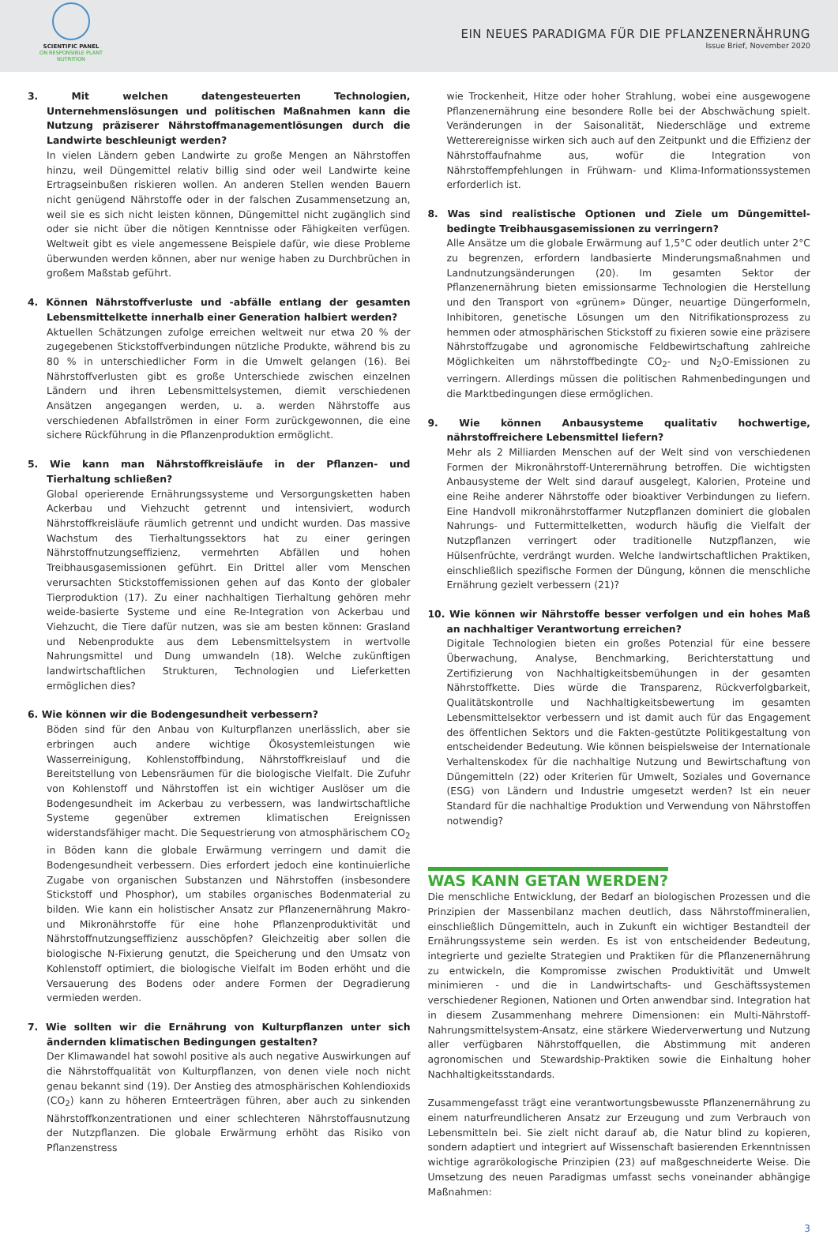SCIENTIFIC PANEL
ON RESPONSIBLE PLANT NUTRITION
EIN NEUES PARADIGMA FÜR DIE PFLANZENERNÄHRUNG
Issue Brief, November 2020
3. Mit welchen datengesteuerten Technologien, Unternehmenslösungen und politischen Maßnahmen kann die Nutzung präziserer Nährstoffmanagementlösungen durch die Landwirte beschleunigt werden?
In vielen Ländern geben Landwirte zu große Mengen an Nährstoffen hinzu, weil Düngemittel relativ billig sind oder weil Landwirte keine Ertragseinbußen riskieren wollen. An anderen Stellen wenden Bauern nicht genügend Nährstoffe oder in der falschen Zusammensetzung an, weil sie es sich nicht leisten können, Düngemittel nicht zugänglich sind oder sie nicht über die nötigen Kenntnisse oder Fähigkeiten verfügen. Weltweit gibt es viele angemessene Beispiele dafür, wie diese Probleme überwunden werden können, aber nur wenige haben zu Durchbrüchen in großem Maßstab geführt.
4. Können Nährstoffverluste und -abfälle entlang der gesamten Lebensmittelkette innerhalb einer Generation halbiert werden?
Aktuellen Schätzungen zufolge erreichen weltweit nur etwa 20 % der zugegebenen Stickstoffverbindungen nützliche Produkte, während bis zu 80 % in unterschiedlicher Form in die Umwelt gelangen (16). Bei Nährstoffverlusten gibt es große Unterschiede zwischen einzelnen Ländern und ihren Lebensmittelsystemen, diemit verschiedenen Ansätzen angegangen werden, u. a. werden Nährstoffe aus verschiedenen Abfallströmen in einer Form zurückgewonnen, die eine sichere Rückführung in die Pflanzenproduktion ermöglicht.
5. Wie kann man Nährstoffkreisläufe in der Pflanzen- und Tierhaltung schließen?
Global operierende Ernährungssysteme und Versorgungsketten haben Ackerbau und Viehzucht getrennt und intensiviert, wodurch Nährstoffkreisläufe räumlich getrennt und undicht wurden. Das massive Wachstum des Tierhaltungssektors hat zu einer geringen Nährstoffnutzungseffizienz, vermehrten Abfällen und hohen Treibhausgasemissionen geführt. Ein Drittel aller vom Menschen verursachten Stickstoffemissionen gehen auf das Konto der globaler Tierproduktion (17). Zu einer nachhaltigen Tierhaltung gehören mehr weide-basierte Systeme und eine Re-Integration von Ackerbau und Viehzucht, die Tiere dafür nutzen, was sie am besten können: Grasland und Nebenprodukte aus dem Lebensmittelsystem in wertvolle Nahrungsmittel und Dung umwandeln (18). Welche zukünftigen landwirtschaftlichen Strukturen, Technologien und Lieferketten ermöglichen dies?
6. Wie können wir die Bodengesundheit verbessern?
Böden sind für den Anbau von Kulturpflanzen unerlässlich, aber sie erbringen auch andere wichtige Ökosystemleistungen wie Wasserreinigung, Kohlenstoffbindung, Nährstoffkreislauf und die Bereitstellung von Lebensräumen für die biologische Vielfalt. Die Zufuhr von Kohlenstoff und Nährstoffen ist ein wichtiger Auslöser um die Bodengesundheit im Ackerbau zu verbessern, was landwirtschaftliche Systeme gegenüber extremen klimatischen Ereignissen widerstandsfähiger macht. Die Sequestrierung von atmosphärischem CO<sub>2</sub> in Böden kann die globale Erwärmung verringern und damit die Bodengesundheit verbessern. Dies erfordert jedoch eine kontinuierliche Zugabe von organischen Substanzen und Nährstoffen (insbesondere Stickstoff und Phosphor), um stabiles organisches Bodenmaterial zu bilden. Wie kann ein holistischer Ansatz zur Pflanzenernährung Makro- und Mikronährstoffe für eine hohe Pflanzenproduktivität und Nährstoffnutzungseffizienz ausschöpfen? Gleichzeitig aber sollen die biologische N-Fixierung genutzt, die Speicherung und den Umsatz von Kohlenstoff optimiert, die biologische Vielfalt im Boden erhöht und die Versauerung des Bodens oder andere Formen der Degradierung vermieden werden.
7. Wie sollten wir die Ernährung von Kulturpflanzen unter sich ändernden klimatischen Bedingungen gestalten?
Der Klimawandel hat sowohl positive als auch negative Auswirkungen auf die Nährstoffqualität von Kulturpflanzen, von denen viele noch nicht genau bekannt sind (19). Der Anstieg des atmosphärischen Kohlendioxids (CO<sub>2</sub>) kann zu höheren Ernteerträgen führen, aber auch zu sinkenden Nährstoffkonzentrationen und einer schlechteren Nährstoffausnutzung der Nutzpflanzen. Die globale Erwärmung erhöht das Risiko von Pflanzenstress
wie Trockenheit, Hitze oder hoher Strahlung, wobei eine ausgewogene Pflanzenernährung eine besondere Rolle bei der Abschwächung spielt. Veränderungen in der Saisonalität, Niederschläge und extreme Wetterereignisse wirken sich auch auf den Zeitpunkt und die Effizienz der Nährstoffaufnahme aus, wofür die Integration von Nährstoffempfehlungen in Frühwarn- und Klima-Informationssystemen erforderlich ist.
8. Was sind realistische Optionen und Ziele um Düngemittel-bedingte Treibhausgasemissionen zu verringern?
Alle Ansätze um die globale Erwärmung auf 1,5°C oder deutlich unter 2°C zu begrenzen, erfordern landbasierte Minderungsmaßnahmen und Landnutzungsänderungen (20). Im gesamten Sektor der Pflanzenernährung bieten emissionsarme Technologien die Herstellung und den Transport von «grünem» Dünger, neuartige Düngerformeln, Inhibitoren, genetische Lösungen um den Nitrifikationsprozess zu hemmen oder atmosphärischen Stickstoff zu fixieren sowie eine präzisere Nährstoffzugabe und agronomische Feldbewirtschaftung zahlreiche Möglichkeiten um nährstoffbedingte CO<sub>2</sub>- und N<sub>2</sub>O-Emissionen zu verringern. Allerdings müssen die politischen Rahmenbedingungen und die Marktbedingungen diese ermöglichen.
9. Wie können Anbausysteme qualitativ hochwertige, nährstoffreichere Lebensmittel liefern?
Mehr als 2 Milliarden Menschen auf der Welt sind von verschiedenen Formen der Mikronährstoff-Unterernährung betroffen. Die wichtigsten Anbausysteme der Welt sind darauf ausgelegt, Kalorien, Proteine und eine Reihe anderer Nährstoffe oder bioaktiver Verbindungen zu liefern. Eine Handvoll mikronährstoffarmer Nutzpflanzen dominiert die globalen Nahrungs- und Futtermittelketten, wodurch häufig die Vielfalt der Nutzpflanzen verringert oder traditionelle Nutzpflanzen, wie Hülsenfrüchte, verdrängt wurden. Welche landwirtschaftlichen Praktiken, einschließlich spezifische Formen der Düngung, können die menschliche Ernährung gezielt verbessern (21)?
10. Wie können wir Nährstoffe besser verfolgen und ein hohes Maß an nachhaltiger Verantwortung erreichen?
Digitale Technologien bieten ein großes Potenzial für eine bessere Überwachung, Analyse, Benchmarking, Berichterstattung und Zertifizierung von Nachhaltigkeitsbemühungen in der gesamten Nährstoffkette. Dies würde die Transparenz, Rückverfolgbarkeit, Qualitätskontrolle und Nachhaltigkeitsbewertung im gesamten Lebensmittelsektor verbessern und ist damit auch für das Engagement des öffentlichen Sektors und die Fakten-gestützte Politikgestaltung von entscheidender Bedeutung. Wie können beispielsweise der Internationale Verhaltenskodex für die nachhaltige Nutzung und Bewirtschaftung von Düngemitteln (22) oder Kriterien für Umwelt, Soziales und Governance (ESG) von Ländern und Industrie umgesetzt werden? Ist ein neuer Standard für die nachhaltige Produktion und Verwendung von Nährstoffen notwendig?
WAS KANN GETAN WERDEN?
Die menschliche Entwicklung, der Bedarf an biologischen Prozessen und die Prinzipien der Massenbilanz machen deutlich, dass Nährstoffmineralien, einschließlich Düngemitteln, auch in Zukunft ein wichtiger Bestandteil der Ernährungssysteme sein werden. Es ist von entscheidender Bedeutung, integrierte und gezielte Strategien und Praktiken für die Pflanzenernährung zu entwickeln, die Kompromisse zwischen Produktivität und Umwelt minimieren - und die in Landwirtschafts- und Geschäftssystemen verschiedener Regionen, Nationen und Orten anwendbar sind. Integration hat in diesem Zusammenhang mehrere Dimensionen: ein Multi-Nährstoff-Nahrungsmittelsystem-Ansatz, eine stärkere Wiederverwertung und Nutzung aller verfügbaren Nährstoffquellen, die Abstimmung mit anderen agronomischen und Stewardship-Praktiken sowie die Einhaltung hoher Nachhaltigkeitsstandards.
Zusammengefasst trägt eine verantwortungsbewusste Pflanzenernährung zu einem naturfreundlicheren Ansatz zur Erzeugung und zum Verbrauch von Lebensmitteln bei. Sie zielt nicht darauf ab, die Natur blind zu kopieren, sondern adaptiert und integriert auf Wissenschaft basierenden Erkenntnissen wichtige agrarökologische Prinzipien (23) auf maßgeschneiderte Weise. Die Umsetzung des neuen Paradigmas umfasst sechs voneinander abhängige Maßnahmen:
3